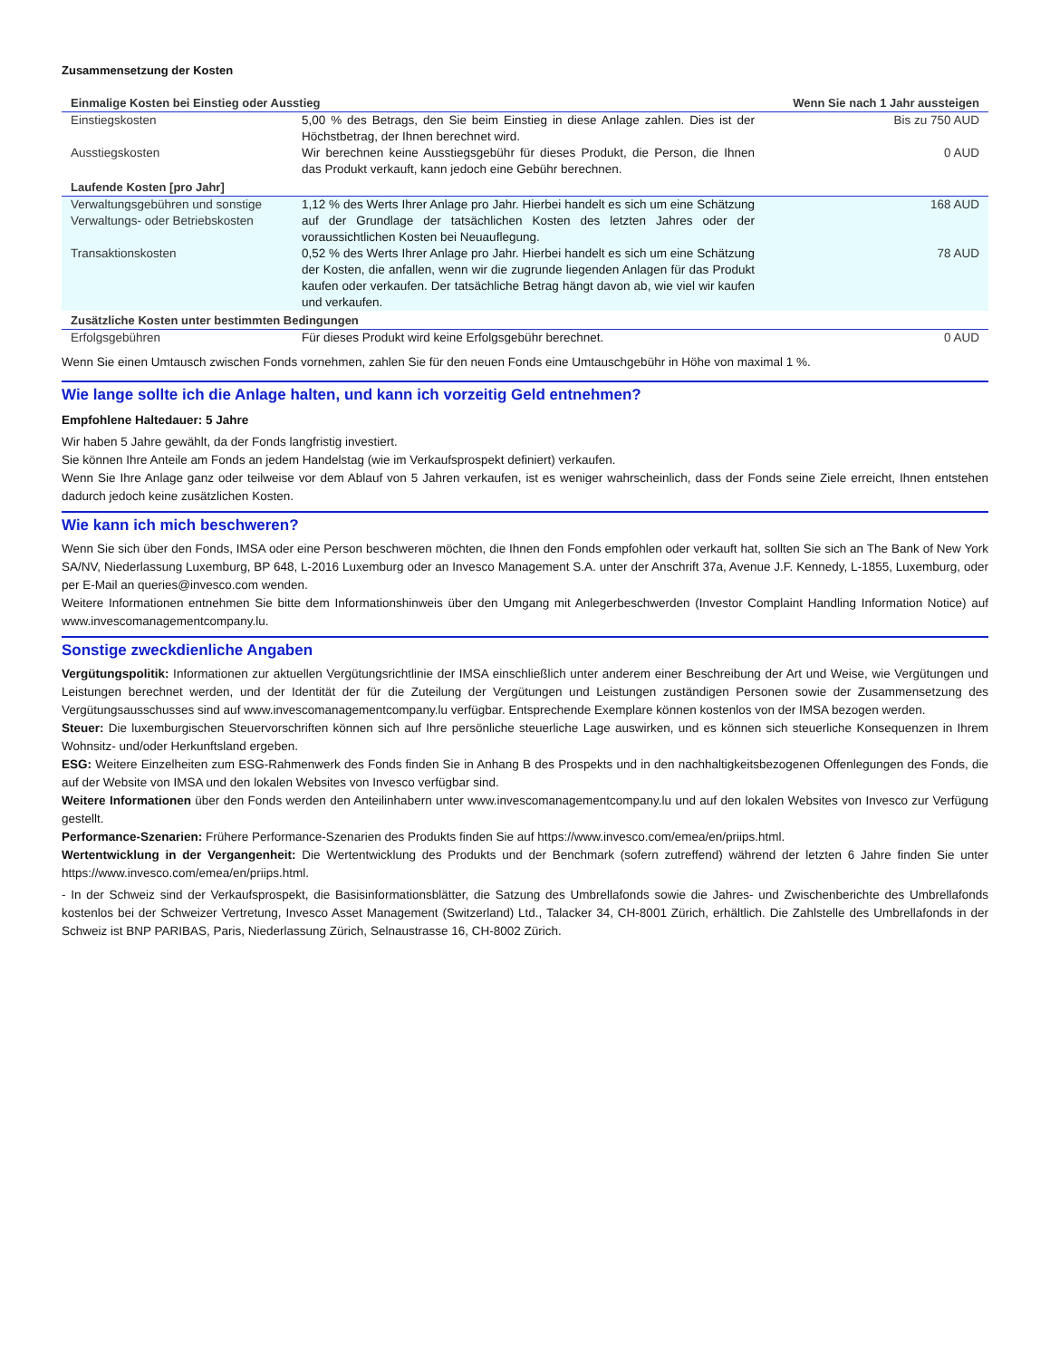Zusammensetzung der Kosten
| Einmalige Kosten bei Einstieg oder Ausstieg | | Wenn Sie nach 1 Jahr aussteigen |
| --- | --- | --- |
| Einstiegskosten | 5,00 % des Betrags, den Sie beim Einstieg in diese Anlage zahlen. Dies ist der Höchstbetrag, der Ihnen berechnet wird. | Bis zu 750 AUD |
| Ausstiegskosten | Wir berechnen keine Ausstiegsgebühr für dieses Produkt, die Person, die Ihnen das Produkt verkauft, kann jedoch eine Gebühr berechnen. | 0 AUD |
| Laufende Kosten [pro Jahr] | | |
| Verwaltungsgebühren und sonstige Verwaltungs- oder Betriebskosten | 1,12 % des Werts Ihrer Anlage pro Jahr. Hierbei handelt es sich um eine Schätzung auf der Grundlage der tatsächlichen Kosten des letzten Jahres oder der voraussichtlichen Kosten bei Neuauflegung. | 168 AUD |
| Transaktionskosten | 0,52 % des Werts Ihrer Anlage pro Jahr. Hierbei handelt es sich um eine Schätzung der Kosten, die anfallen, wenn wir die zugrunde liegenden Anlagen für das Produkt kaufen oder verkaufen. Der tatsächliche Betrag hängt davon ab, wie viel wir kaufen und verkaufen. | 78 AUD |
| Zusätzliche Kosten unter bestimmten Bedingungen | | |
| Erfolgsgebühren | Für dieses Produkt wird keine Erfolgsgebühr berechnet. | 0 AUD |
Wenn Sie einen Umtausch zwischen Fonds vornehmen, zahlen Sie für den neuen Fonds eine Umtauschgebühr in Höhe von maximal 1 %.
Wie lange sollte ich die Anlage halten, und kann ich vorzeitig Geld entnehmen?
Empfohlene Haltedauer: 5 Jahre
Wir haben 5 Jahre gewählt, da der Fonds langfristig investiert.
Sie können Ihre Anteile am Fonds an jedem Handelstag (wie im Verkaufsprospekt definiert) verkaufen.
Wenn Sie Ihre Anlage ganz oder teilweise vor dem Ablauf von 5 Jahren verkaufen, ist es weniger wahrscheinlich, dass der Fonds seine Ziele erreicht, Ihnen entstehen dadurch jedoch keine zusätzlichen Kosten.
Wie kann ich mich beschweren?
Wenn Sie sich über den Fonds, IMSA oder eine Person beschweren möchten, die Ihnen den Fonds empfohlen oder verkauft hat, sollten Sie sich an The Bank of New York SA/NV, Niederlassung Luxemburg, BP 648, L-2016 Luxemburg oder an Invesco Management S.A. unter der Anschrift 37a, Avenue J.F. Kennedy, L-1855, Luxemburg, oder per E-Mail an queries@invesco.com wenden.
Weitere Informationen entnehmen Sie bitte dem Informationshinweis über den Umgang mit Anlegerbeschwerden (Investor Complaint Handling Information Notice) auf www.invescomanagementcompany.lu.
Sonstige zweckdienliche Angaben
Vergütungspolitik: Informationen zur aktuellen Vergütungsrichtlinie der IMSA einschließlich unter anderem einer Beschreibung der Art und Weise, wie Vergütungen und Leistungen berechnet werden, und der Identität der für die Zuteilung der Vergütungen und Leistungen zuständigen Personen sowie der Zusammensetzung des Vergütungsausschusses sind auf www.invescomanagementcompany.lu verfügbar. Entsprechende Exemplare können kostenlos von der IMSA bezogen werden.
Steuer: Die luxemburgischen Steuervorschriften können sich auf Ihre persönliche steuerliche Lage auswirken, und es können sich steuerliche Konsequenzen in Ihrem Wohnsitz- und/oder Herkunftsland ergeben.
ESG: Weitere Einzelheiten zum ESG-Rahmenwerk des Fonds finden Sie in Anhang B des Prospekts und in den nachhaltigkeitsbezogenen Offenlegungen des Fonds, die auf der Website von IMSA und den lokalen Websites von Invesco verfügbar sind.
Weitere Informationen über den Fonds werden den Anteilinhabern unter www.invescomanagementcompany.lu und auf den lokalen Websites von Invesco zur Verfügung gestellt.
Performance-Szenarien: Frühere Performance-Szenarien des Produkts finden Sie auf https://www.invesco.com/emea/en/priips.html.
Wertentwicklung in der Vergangenheit: Die Wertentwicklung des Produkts und der Benchmark (sofern zutreffend) während der letzten 6 Jahre finden Sie unter https://www.invesco.com/emea/en/priips.html.
- In der Schweiz sind der Verkaufsprospekt, die Basisinformationsblätter, die Satzung des Umbrellafonds sowie die Jahres- und Zwischenberichte des Umbrellafonds kostenlos bei der Schweizer Vertretung, Invesco Asset Management (Switzerland) Ltd., Talacker 34, CH-8001 Zürich, erhältlich. Die Zahlstelle des Umbrellafonds in der Schweiz ist BNP PARIBAS, Paris, Niederlassung Zürich, Selnaustrasse 16, CH-8002 Zürich.